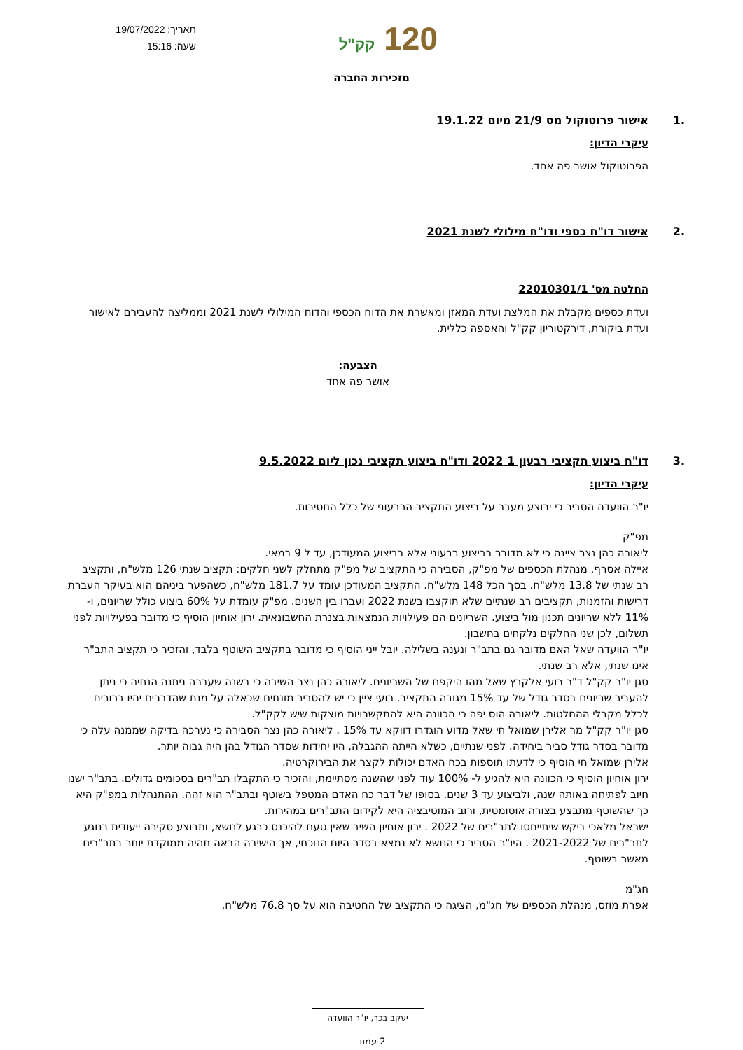תאריך: 19/07/2022
שעה: 15:16
120 קק"ל
מזכירות החברה
.1 אישור פרוטוקול מס 21/9 מיום 19.1.22
עיקרי הדיון:
הפרוטוקול אושר פה אחד.
.2 אישור דו"ח כספי ודו"ח מילולי לשנת 2021
החלטה מס' 22010301/1
ועדת כספים מקבלת את המלצת ועדת המאזן ומאשרת את הדוח הכספי והדוח המילולי לשנת 2021 וממליצה להעבירם לאישור ועדת ביקורת, דירקטוריון קק"ל והאספה כללית.
הצבעה:
אושר פה אחד
.3 דו"ח ביצוע תקציבי רבעון 1 2022 ודו"ח ביצוע תקציבי נכון ליום 9.5.2022
עיקרי הדיון:
יו"ר הוועדה הסביר כי יבוצע מעבר על ביצוע התקציב הרבעוני של כלל החטיבות.
מפ"ק
ליאורה כהן נצר ציינה כי לא מדובר בביצוע רבעוני אלא בביצוע המעודכן, עד ל 9 במאי.
איילה אסרף, מנהלת הכספים של מפ"ק, הסבירה כי התקציב של מפ"ק מתחלק לשני חלקים: תקציב שנתי 126 מלש"ח, ותקציב רב שנתי של 13.8 מלש"ח. בסך הכל 148 מלש"ח. התקציב המעודכן עומד על 181.7 מלש"ח, כשהפער ביניהם הוא בעיקר העברת דרישות והזמנות, תקציבים רב שנתיים שלא תוקצבו בשנת 2022 ועברו בין השנים. מפ"ק עומדת על 60% ביצוע כולל שריונים, ו- 11% ללא שריונים תכנון מול ביצוע. השריונים הם פעילויות הנמצאות בצנרת החשבונאית. ירון אוחיון הוסיף כי מדובר בפעילויות לפני תשלום, לכן שני החלקים נלקחים בחשבון.
יו"ר הוועדה שאל האם מדובר גם בתב"ר ונענה בשלילה. יובל ייני הוסיף כי מדובר בתקציב השוטף בלבד, והזכיר כי תקציב התב"ר אינו שנתי, אלא רב שנתי.
סגן יו"ר קק"ל ד"ר רועי אלקבץ שאל מהו היקפם של השריונים. ליאורה כהן נצר השיבה כי בשנה שעברה ניתנה הנחיה כי ניתן להעביר שריונים בסדר גודל של עד 15% מגובה התקציב. רועי ציין כי יש להסביר מונחים שכאלה על מנת שהדברים יהיו ברורים לכלל מקבלי ההחלטות. ליאורה הוס יפה כי הכוונה היא להתקשרויות מוצקות שיש לקק"ל.
סגן יו"ר קק"ל מר אלירן שמואל חי שאל מדוע הוגדרו דווקא עד 15% . ליאורה כהן נצר הסבירה כי נערכה בדיקה שממנה עלה כי מדובר בסדר גודל סביר ביחידה. לפני שנתיים, כשלא הייתה ההגבלה, היו יחידות שסדר הגודל בהן היה גבוה יותר.
אלירן שמואל חי הוסיף כי לדעתו תוספות בכח האדם יכולות לקצר את הבירוקרטיה.
ירון אוחיון הוסיף כי הכוונה היא להגיע ל- 100% עוד לפני שהשנה מסתיימת, והזכיר כי התקבלו תב"רים בסכומים גדולים. בתב"ר ישנו חיוב לפתיחה באותה שנה, ולביצוע עד 3 שנים. בסופו של דבר כח האדם המטפל בשוטף ובתב"ר הוא זהה. ההתנהלות במפ"ק היא כך שהשוטף מתבצע בצורה אוטומטית, ורוב המוטיבציה היא לקידום התב"רים במהירות.
ישראל מלאכי ביקש שיתייחסו לתב"רים של 2022 . ירון אוחיון השיב שאין טעם להיכנס כרגע לנושא, ותבוצע סקירה ייעודית בנוגע לתב"רים של 2021-2022 . היו"ר הסביר כי הנושא לא נמצא בסדר היום הנוכחי, אך הישיבה הבאה תהיה ממוקדת יותר בתב"רים מאשר בשוטף.
חג"מ
אפרת מוזס, מנהלת הכספים של חג"מ, הציגה כי התקציב של החטיבה הוא על סך 76.8 מלש"ח,
יעקב בכר, יו"ר הוועדה
2 עמוד